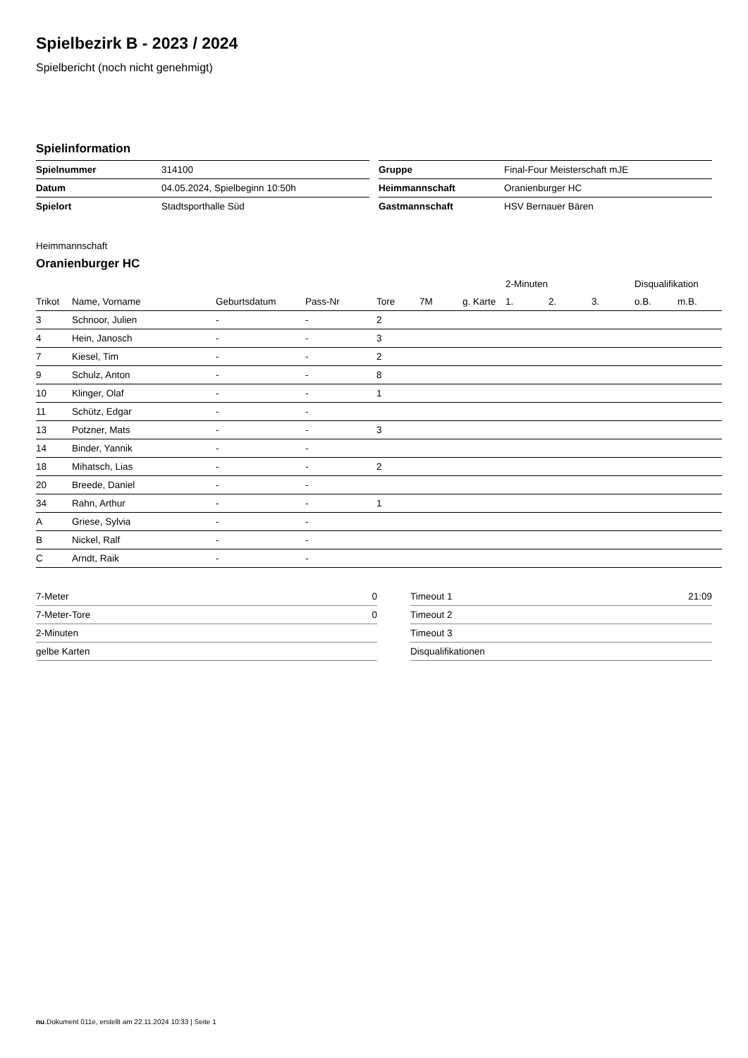Spielbezirk B - 2023 / 2024
Spielbericht (noch nicht genehmigt)
Spielinformation
| Spielnummer | 314100 |
| Datum | 04.05.2024, Spielbeginn 10:50h |
| Spielort | Stadtsporthalle Süd |
| Gruppe | Final-Four Meisterschaft mJE |
| Heimmannschaft | Oranienburger HC |
| Gastmannschaft | HSV Bernauer Bären |
Heimmannschaft
Oranienburger HC
| | | | | | | | 2-Minuten | | | Disqualifikation | |
| --- | --- | --- | --- | --- | --- | --- | --- | --- | --- | --- | --- |
| Trikot | Name, Vorname | Geburtsdatum | Pass-Nr | Tore | 7M | g. Karte | 1. | 2. | 3. | o.B. | m.B. |
| 3 | Schnoor, Julien | - | - | 2 | | | | | | | |
| 4 | Hein, Janosch | - | - | 3 | | | | | | | |
| 7 | Kiesel, Tim | - | - | 2 | | | | | | | |
| 9 | Schulz, Anton | - | - | 8 | | | | | | | |
| 10 | Klinger, Olaf | - | - | 1 | | | | | | | |
| 11 | Schütz, Edgar | - | - | | | | | | | | |
| 13 | Potzner, Mats | - | - | 3 | | | | | | | |
| 14 | Binder, Yannik | - | - | | | | | | | | |
| 18 | Mihatsch, Lias | - | - | 2 | | | | | | | |
| 20 | Breede, Daniel | - | - | | | | | | | | |
| 34 | Rahn, Arthur | - | - | 1 | | | | | | | |
| A | Griese, Sylvia | - | - | | | | | | | | |
| B | Nickel, Ralf | - | - | | | | | | | | |
| C | Arndt, Raik | - | - | | | | | | | | |
| 7-Meter | 0 |
| 7-Meter-Tore | 0 |
| 2-Minuten | |
| gelbe Karten | |
| Timeout 1 | 21:09 |
| Timeout 2 | |
| Timeout 3 | |
| Disqualifikationen | |
nu.Dokument 011e, erstellt am 22.11.2024 10:33 | Seite 1